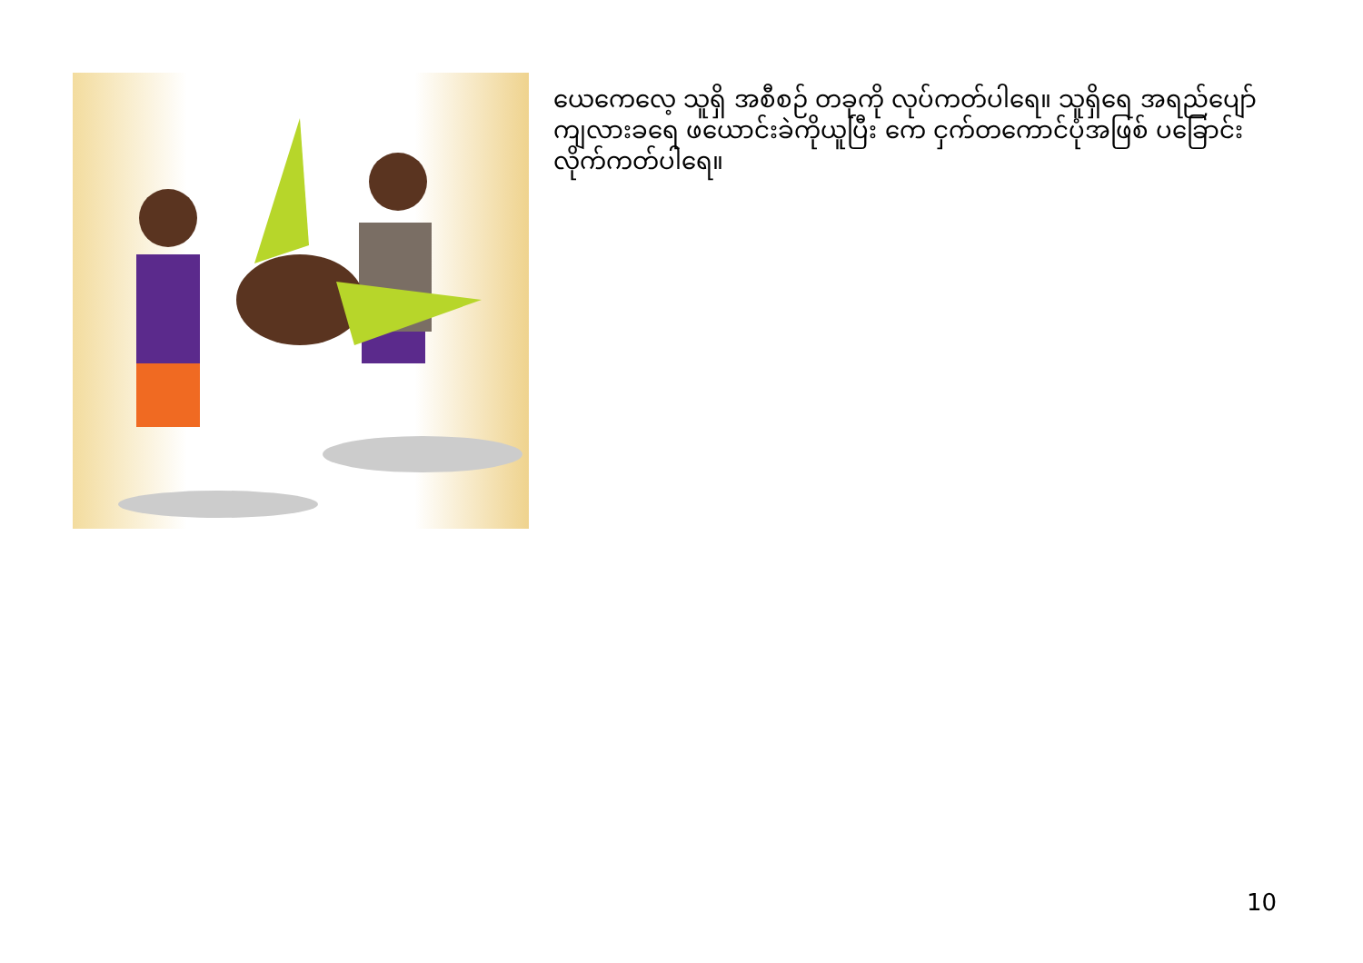ယေကေလေ့ သူရှိ အစီစဉ် တခုကို လုပ်ကတ်ပါရေ။ သူရှိရေ အရည်ပျော်ကျလားခရေ ဖယောင်းခဲကိုယူပြီး ကေ ငှက်တကောင်ပုံအဖြစ် ပခြောင်းလိုက်ကတ်ပါရေ။
10